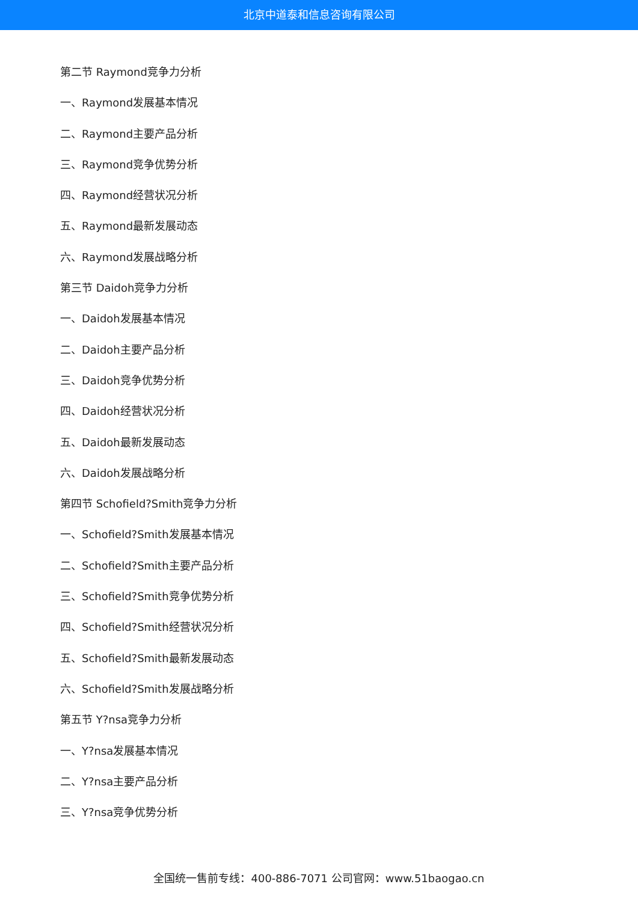北京中道泰和信息咨询有限公司
第二节 Raymond竞争力分析
一、Raymond发展基本情况
二、Raymond主要产品分析
三、Raymond竞争优势分析
四、Raymond经营状况分析
五、Raymond最新发展动态
六、Raymond发展战略分析
第三节 Daidoh竞争力分析
一、Daidoh发展基本情况
二、Daidoh主要产品分析
三、Daidoh竞争优势分析
四、Daidoh经营状况分析
五、Daidoh最新发展动态
六、Daidoh发展战略分析
第四节 Schofield?Smith竞争力分析
一、Schofield?Smith发展基本情况
二、Schofield?Smith主要产品分析
三、Schofield?Smith竞争优势分析
四、Schofield?Smith经营状况分析
五、Schofield?Smith最新发展动态
六、Schofield?Smith发展战略分析
第五节 Y?nsa竞争力分析
一、Y?nsa发展基本情况
二、Y?nsa主要产品分析
三、Y?nsa竞争优势分析
全国统一售前专线：400-886-7071 公司官网：www.51baogao.cn